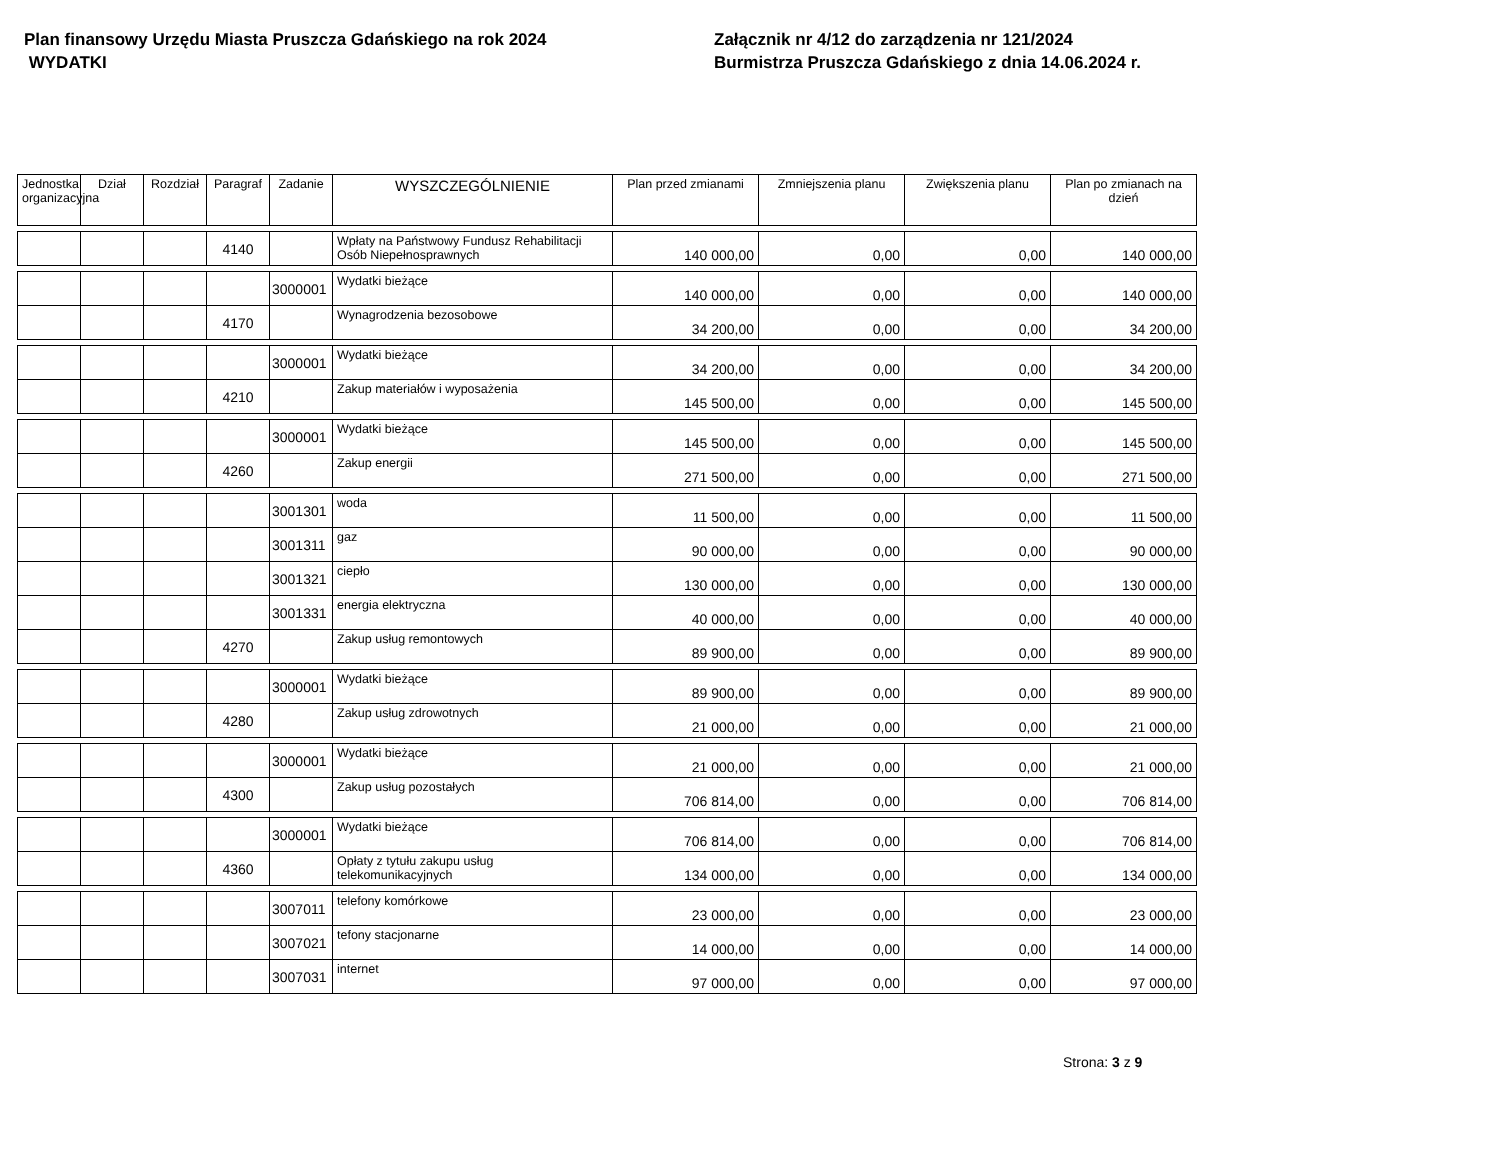Plan finansowy Urzędu Miasta Pruszcza Gdańskiego na rok 2024
WYDATKI
Załącznik nr 4/12 do zarządzenia nr 121/2024
Burmistrza Pruszcza Gdańskiego z dnia 14.06.2024 r.
| Jednostka organizacyjna | Dział | Rozdział | Paragraf | Zadanie | WYSZCZEGÓLNIENIE | Plan przed zmianami | Zmniejszenia planu | Zwiększenia planu | Plan po zmianach na dzień |
| --- | --- | --- | --- | --- | --- | --- | --- | --- | --- |
| | | | 4140 | | Wpłaty na Państwowy Fundusz Rehabilitacji Osób Niepełnosprawnych | 140 000,00 | 0,00 | 0,00 | 140 000,00 |
| | | | | 3000001 | Wydatki bieżące | 140 000,00 | 0,00 | 0,00 | 140 000,00 |
| | | | 4170 | | Wynagrodzenia bezosobowe | 34 200,00 | 0,00 | 0,00 | 34 200,00 |
| | | | | 3000001 | Wydatki bieżące | 34 200,00 | 0,00 | 0,00 | 34 200,00 |
| | | | 4210 | | Zakup materiałów i wyposażenia | 145 500,00 | 0,00 | 0,00 | 145 500,00 |
| | | | | 3000001 | Wydatki bieżące | 145 500,00 | 0,00 | 0,00 | 145 500,00 |
| | | | 4260 | | Zakup energii | 271 500,00 | 0,00 | 0,00 | 271 500,00 |
| | | | | 3001301 | woda | 11 500,00 | 0,00 | 0,00 | 11 500,00 |
| | | | | 3001311 | gaz | 90 000,00 | 0,00 | 0,00 | 90 000,00 |
| | | | | 3001321 | ciepło | 130 000,00 | 0,00 | 0,00 | 130 000,00 |
| | | | | 3001331 | energia elektryczna | 40 000,00 | 0,00 | 0,00 | 40 000,00 |
| | | | 4270 | | Zakup usług remontowych | 89 900,00 | 0,00 | 0,00 | 89 900,00 |
| | | | | 3000001 | Wydatki bieżące | 89 900,00 | 0,00 | 0,00 | 89 900,00 |
| | | | 4280 | | Zakup usług zdrowotnych | 21 000,00 | 0,00 | 0,00 | 21 000,00 |
| | | | | 3000001 | Wydatki bieżące | 21 000,00 | 0,00 | 0,00 | 21 000,00 |
| | | | 4300 | | Zakup usług pozostałych | 706 814,00 | 0,00 | 0,00 | 706 814,00 |
| | | | | 3000001 | Wydatki bieżące | 706 814,00 | 0,00 | 0,00 | 706 814,00 |
| | | | 4360 | | Opłaty z tytułu zakupu usług telekomunikacyjnych | 134 000,00 | 0,00 | 0,00 | 134 000,00 |
| | | | | 3007011 | telefony komórkowe | 23 000,00 | 0,00 | 0,00 | 23 000,00 |
| | | | | 3007021 | tefony stacjonarne | 14 000,00 | 0,00 | 0,00 | 14 000,00 |
| | | | | 3007031 | internet | 97 000,00 | 0,00 | 0,00 | 97 000,00 |
Strona: 3 z 9